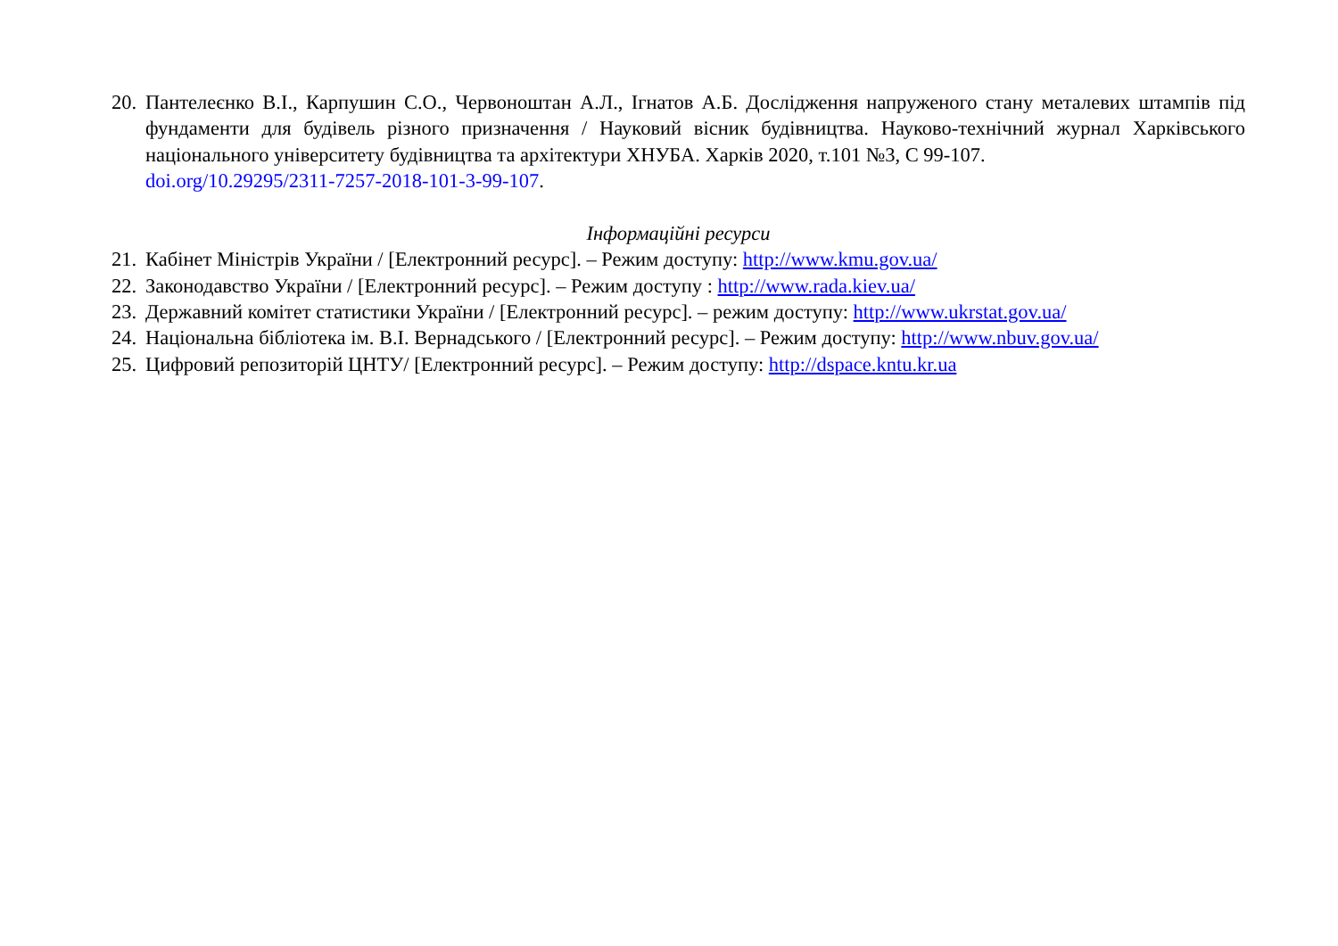20.
Пантелеєнко В.І., Карпушин С.О., Червоноштан А.Л., Ігнатов А.Б. Дослідження напруженого стану металевих штампів під фундаменти для будівель різного призначення / Науковий вісник будівництва. Науково-технічний журнал Харківського національного університету будівництва та архітектури ХНУБА. Харків 2020, т.101 №3, С 99-107.
doi.org/10.29295/2311-7257-2018-101-3-99-107.
Інформаційні ресурси
21.
Кабінет Міністрів України / [Електронний ресурс]. – Режим доступу: http://www.kmu.gov.ua/
22.
Законодавство України / [Електронний ресурс]. – Режим доступу : http://www.rada.kiev.ua/
23.
Державний комітет статистики України / [Електронний ресурс]. – режим доступу: http://www.ukrstat.gov.ua/
24.
Національна бібліотека ім. В.І. Вернадського / [Електронний ресурс]. – Режим доступу: http://www.nbuv.gov.ua/
25.
Цифровий репозиторій ЦНТУ/ [Електронний ресурс]. – Режим доступу: http://dspace.kntu.kr.ua